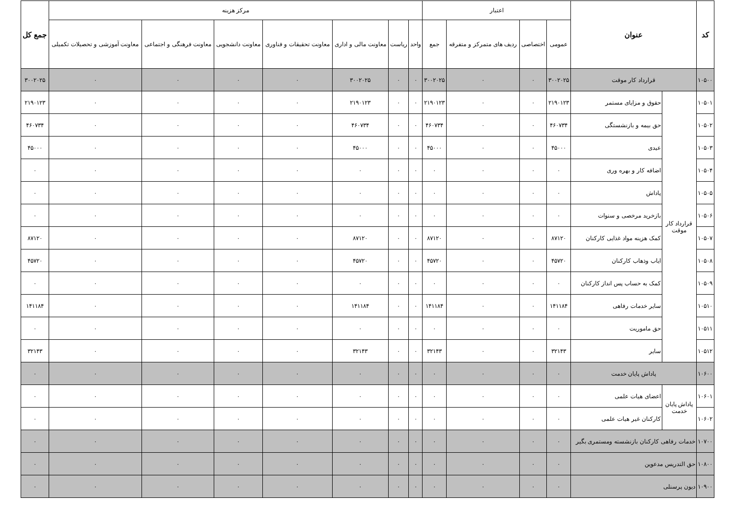| کد | عنوان | | اعتبار | | | | مرکز هزینه | | | | | | | جمع کل |
| --- | --- | --- | --- | --- | --- | --- | --- | --- | --- | --- | --- | --- | --- | --- |
| | | | عمومی | اختصاصی | ردیف های متمرکز و متفرقه | جمع | واحد | ریاست | معاونت مالی و اداری | معاونت تحقیقات و فناوری | معاونت دانشجویی | معاونت فرهنگی و اجتماعی | معاونت آموزشی و تحصیلات تکمیلی | |
| ۱۰۵۰۰ | قرارداد کار موقت | | ۳۰۰۲۰۲۵ | ۰ | ۰ | ۳۰۰۲۰۲۵ | ۰ | ۰ | ۳۰۰۲۰۲۵ | ۰ | ۰ | ۰ | ۰ | ۳۰۰۲۰۲۵ |
| ۱۰۵۰۱ | قرارداد کار موقت | حقوق و مزایای مستمر | ۲۱۹۰۱۲۳ | ۰ | ۰ | ۲۱۹۰۱۲۳ | ۰ | ۰ | ۲۱۹۰۱۲۳ | ۰ | ۰ | ۰ | ۰ | ۲۱۹۰۱۲۳ |
| ۱۰۵۰۲ | | حق بیمه و بازنشستگی | ۴۶۰۷۳۴ | ۰ | ۰ | ۴۶۰۷۳۴ | ۰ | ۰ | ۴۶۰۷۳۴ | ۰ | ۰ | ۰ | ۰ | ۴۶۰۷۳۴ |
| ۱۰۵۰۳ | | عیدی | ۴۵۰۰۰ | ۰ | ۰ | ۴۵۰۰۰ | ۰ | ۰ | ۴۵۰۰۰ | ۰ | ۰ | ۰ | ۰ | ۴۵۰۰۰ |
| ۱۰۵۰۴ | | اضافه کار و بهره وری | ۰ | ۰ | ۰ | ۰ | ۰ | ۰ | ۰ | ۰ | ۰ | ۰ | ۰ | ۰ |
| ۱۰۵۰۵ | | پاداش | ۰ | ۰ | ۰ | ۰ | ۰ | ۰ | ۰ | ۰ | ۰ | ۰ | ۰ | ۰ |
| ۱۰۵۰۶ | | بازخرید مرخصی و سنوات | ۰ | ۰ | ۰ | ۰ | ۰ | ۰ | ۰ | ۰ | ۰ | ۰ | ۰ | ۰ |
| ۱۰۵۰۷ | | کمک هزینه مواد غذایی کارکنان | ۸۷۱۲۰ | ۰ | ۰ | ۸۷۱۲۰ | ۰ | ۰ | ۸۷۱۲۰ | ۰ | ۰ | ۰ | ۰ | ۸۷۱۲۰ |
| ۱۰۵۰۸ | | ایاب وذهاب کارکنان | ۴۵۷۲۰ | ۰ | ۰ | ۴۵۷۲۰ | ۰ | ۰ | ۴۵۷۲۰ | ۰ | ۰ | ۰ | ۰ | ۴۵۷۲۰ |
| ۱۰۵۰۹ | | کمک به حساب پس انداز کارکنان | ۰ | ۰ | ۰ | ۰ | ۰ | ۰ | ۰ | ۰ | ۰ | ۰ | ۰ | ۰ |
| ۱۰۵۱۰ | | سایر خدمات رفاهی | ۱۴۱۱۸۴ | ۰ | ۰ | ۱۴۱۱۸۴ | ۰ | ۰ | ۱۴۱۱۸۴ | ۰ | ۰ | ۰ | ۰ | ۱۴۱۱۸۴ |
| ۱۰۵۱۱ | | حق ماموریت | ۰ | ۰ | ۰ | ۰ | ۰ | ۰ | ۰ | ۰ | ۰ | ۰ | ۰ | ۰ |
| ۱۰۵۱۲ | | سایر | ۳۲۱۴۳ | ۰ | ۰ | ۳۲۱۴۳ | ۰ | ۰ | ۳۲۱۴۳ | ۰ | ۰ | ۰ | ۰ | ۳۲۱۴۳ |
| ۱۰۶۰۰ | پاداش پایان خدمت | | ۰ | ۰ | ۰ | ۰ | ۰ | ۰ | ۰ | ۰ | ۰ | ۰ | ۰ | ۰ |
| ۱۰۶۰۱ | پاداش پایان خدمت | اعضای هیات علمی | ۰ | ۰ | ۰ | ۰ | ۰ | ۰ | ۰ | ۰ | ۰ | ۰ | ۰ | ۰ |
| ۱۰۶۰۲ | | کارکنان غیر هیات علمی | ۰ | ۰ | ۰ | ۰ | ۰ | ۰ | ۰ | ۰ | ۰ | ۰ | ۰ | ۰ |
| ۱۰۷۰۰ | خدمات رفاهی کارکنان بازنشسته ومستمری بگیر | | ۰ | ۰ | ۰ | ۰ | ۰ | ۰ | ۰ | ۰ | ۰ | ۰ | ۰ | ۰ |
| ۱۰۸۰۰ | حق التدریس مدعوین | | ۰ | ۰ | ۰ | ۰ | ۰ | ۰ | ۰ | ۰ | ۰ | ۰ | ۰ | ۰ |
| ۱۰۹۰۰ | دیون پرسنلی | | ۰ | ۰ | ۰ | ۰ | ۰ | ۰ | ۰ | ۰ | ۰ | ۰ | ۰ | ۰ |